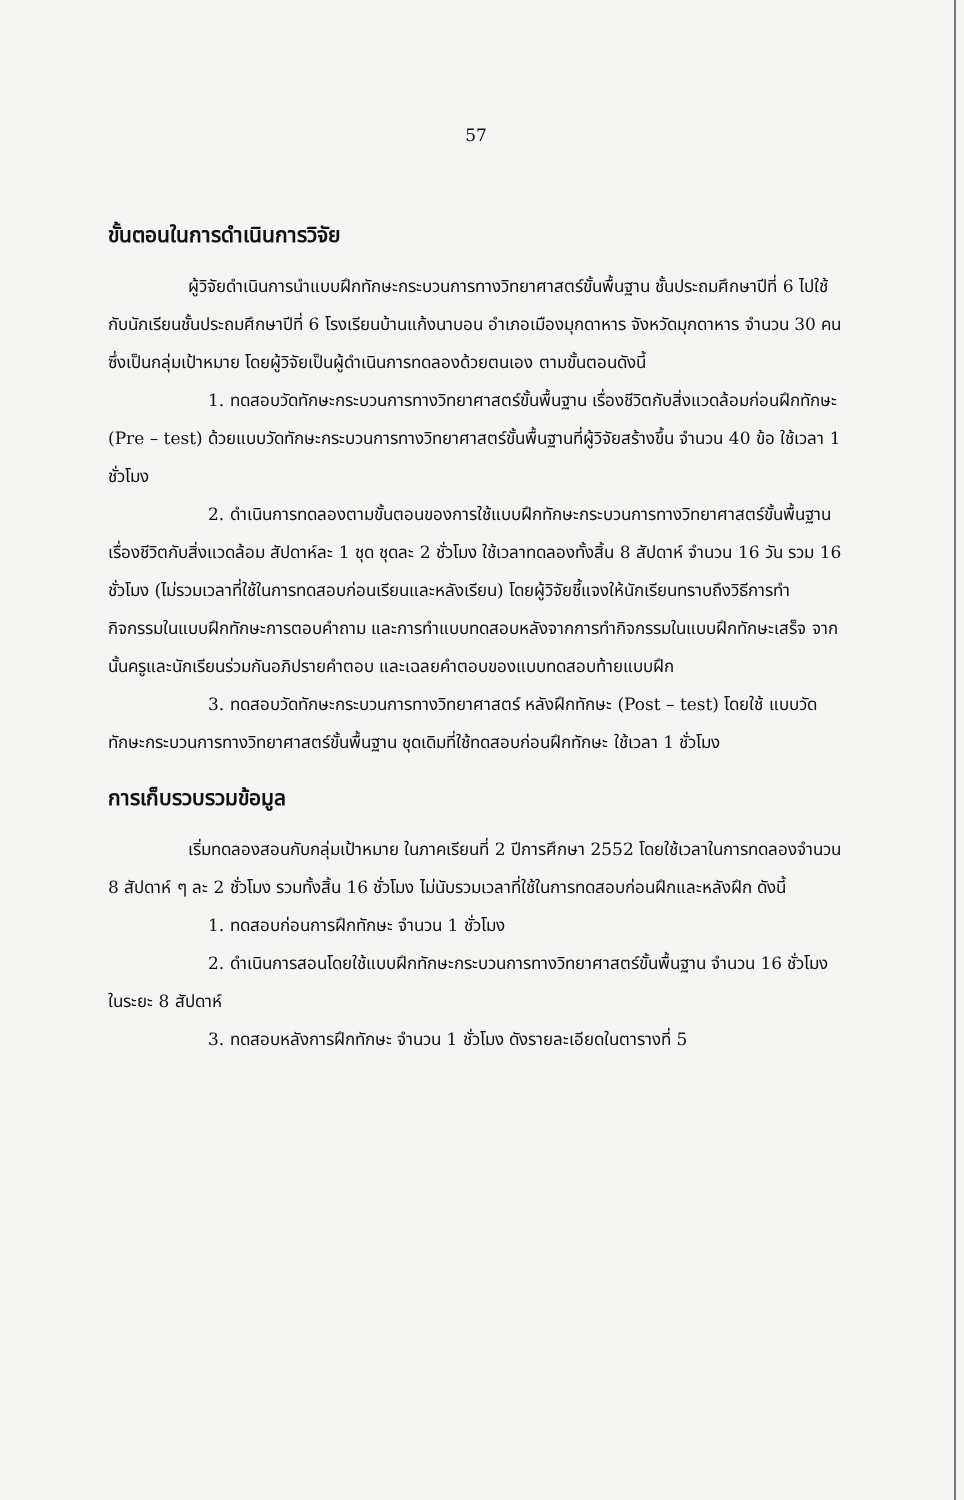57
ขั้นตอนในการดำเนินการวิจัย
ผู้วิจัยดำเนินการนำแบบฝึกทักษะกระบวนการทางวิทยาศาสตร์ขั้นพื้นฐาน ชั้นประถมศึกษาปีที่ 6 ไปใช้กับนักเรียนชั้นประถมศึกษาปีที่ 6 โรงเรียนบ้านแก้งนาบอน อำเภอเมืองมุกดาหาร จังหวัดมุกดาหาร จำนวน 30 คน ซึ่งเป็นกลุ่มเป้าหมาย โดยผู้วิจัยเป็นผู้ดำเนินการทดลองด้วยตนเอง ตามขั้นตอนดังนี้
1. ทดสอบวัดทักษะกระบวนการทางวิทยาศาสตร์ขั้นพื้นฐาน เรื่องชีวิตกับสิ่งแวดล้อมก่อนฝึกทักษะ (Pre – test) ด้วยแบบวัดทักษะกระบวนการทางวิทยาศาสตร์ขั้นพื้นฐานที่ผู้วิจัยสร้างขึ้น จำนวน 40 ข้อ ใช้เวลา 1 ชั่วโมง
2. ดำเนินการทดลองตามขั้นตอนของการใช้แบบฝึกทักษะกระบวนการทางวิทยาศาสตร์ขั้นพื้นฐาน เรื่องชีวิตกับสิ่งแวดล้อม สัปดาห์ละ 1 ชุด ชุดละ 2 ชั่วโมง ใช้เวลาทดลองทั้งสิ้น 8 สัปดาห์ จำนวน 16 วัน รวม 16 ชั่วโมง (ไม่รวมเวลาที่ใช้ในการทดสอบก่อนเรียนและหลังเรียน) โดยผู้วิจัยชี้แจงให้นักเรียนทราบถึงวิธีการทำกิจกรรมในแบบฝึกทักษะการตอบคำถาม และการทำแบบทดสอบหลังจากการทำกิจกรรมในแบบฝึกทักษะเสร็จ จากนั้นครูและนักเรียนร่วมกันอภิปรายคำตอบ และเฉลยคำตอบของแบบทดสอบท้ายแบบฝึก
3. ทดสอบวัดทักษะกระบวนการทางวิทยาศาสตร์ หลังฝึกทักษะ (Post – test) โดยใช้ แบบวัดทักษะกระบวนการทางวิทยาศาสตร์ขั้นพื้นฐาน ชุดเดิมที่ใช้ทดสอบก่อนฝึกทักษะ ใช้เวลา 1 ชั่วโมง
การเก็บรวบรวมข้อมูล
เริ่มทดลองสอนกับกลุ่มเป้าหมาย ในภาคเรียนที่ 2 ปีการศึกษา 2552 โดยใช้เวลาในการทดลองจำนวน 8 สัปดาห์ ๆ ละ 2 ชั่วโมง รวมทั้งสิ้น 16 ชั่วโมง ไม่นับรวมเวลาที่ใช้ในการทดสอบก่อนฝึกและหลังฝึก ดังนี้
1. ทดสอบก่อนการฝึกทักษะ จำนวน 1 ชั่วโมง
2. ดำเนินการสอนโดยใช้แบบฝึกทักษะกระบวนการทางวิทยาศาสตร์ขั้นพื้นฐาน จำนวน 16 ชั่วโมง ในระยะ 8 สัปดาห์
3. ทดสอบหลังการฝึกทักษะ จำนวน 1 ชั่วโมง ดังรายละเอียดในตารางที่ 5